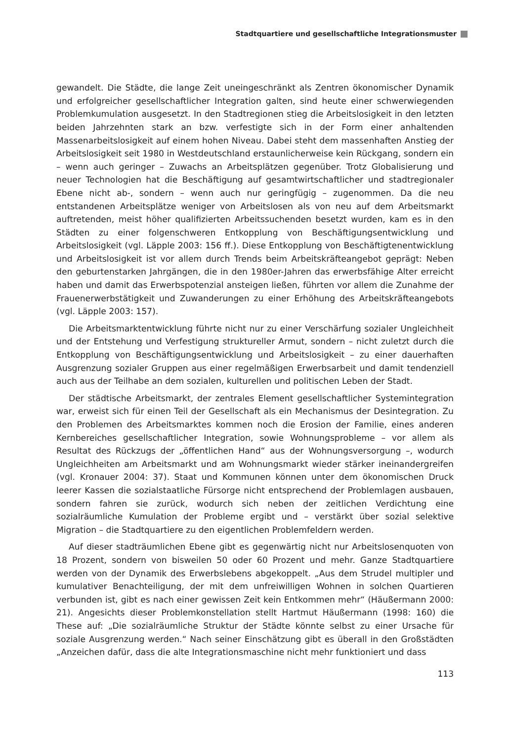Stadtquartiere und gesellschaftliche Integrationsmuster
gewandelt. Die Städte, die lange Zeit uneingeschränkt als Zentren ökonomischer Dynamik und erfolgreicher gesellschaftlicher Integration galten, sind heute einer schwerwiegenden Problemkumulation ausgesetzt. In den Stadtregionen stieg die Arbeitslosigkeit in den letzten beiden Jahrzehnten stark an bzw. verfestigte sich in der Form einer anhaltenden Massenarbeitslosigkeit auf einem hohen Niveau. Dabei steht dem massenhaften Anstieg der Arbeitslosigkeit seit 1980 in Westdeutschland erstaunlicherweise kein Rückgang, sondern ein – wenn auch geringer – Zuwachs an Arbeitsplätzen gegenüber. Trotz Globalisierung und neuer Technologien hat die Beschäftigung auf gesamtwirtschaftlicher und stadtregionaler Ebene nicht ab-, sondern – wenn auch nur geringfügig – zugenommen. Da die neu entstandenen Arbeitsplätze weniger von Arbeitslosen als von neu auf dem Arbeitsmarkt auftretenden, meist höher qualifizierten Arbeitssuchenden besetzt wurden, kam es in den Städten zu einer folgenschweren Entkopplung von Beschäftigungsentwicklung und Arbeitslosigkeit (vgl. Läpple 2003: 156 ff.). Diese Entkopplung von Beschäftigtenentwicklung und Arbeitslosigkeit ist vor allem durch Trends beim Arbeitskräfteangebot geprägt: Neben den geburtenstarken Jahrgängen, die in den 1980er-Jahren das erwerbsfähige Alter erreicht haben und damit das Erwerbspotenzial ansteigen ließen, führten vor allem die Zunahme der Frauenerwerbstätigkeit und Zuwanderungen zu einer Erhöhung des Arbeitskräfteangebots (vgl. Läpple 2003: 157).
Die Arbeitsmarktentwicklung führte nicht nur zu einer Verschärfung sozialer Ungleichheit und der Entstehung und Verfestigung struktureller Armut, sondern – nicht zuletzt durch die Entkopplung von Beschäftigungsentwicklung und Arbeitslosigkeit – zu einer dauerhaften Ausgrenzung sozialer Gruppen aus einer regelmäßigen Erwerbsarbeit und damit tendenziell auch aus der Teilhabe an dem sozialen, kulturellen und politischen Leben der Stadt.
Der städtische Arbeitsmarkt, der zentrales Element gesellschaftlicher Systemintegration war, erweist sich für einen Teil der Gesellschaft als ein Mechanismus der Desintegration. Zu den Problemen des Arbeitsmarktes kommen noch die Erosion der Familie, eines anderen Kernbereiches gesellschaftlicher Integration, sowie Wohnungsprobleme – vor allem als Resultat des Rückzugs der „öffentlichen Hand“ aus der Wohnungsversorgung –, wodurch Ungleichheiten am Arbeitsmarkt und am Wohnungsmarkt wieder stärker ineinandergreifen (vgl. Kronauer 2004: 37). Staat und Kommunen können unter dem ökonomischen Druck leerer Kassen die sozialstaatliche Fürsorge nicht entsprechend der Problemlagen ausbauen, sondern fahren sie zurück, wodurch sich neben der zeitlichen Verdichtung eine sozialräumliche Kumulation der Probleme ergibt und – verstärkt über sozial selektive Migration – die Stadtquartiere zu den eigentlichen Problemfeldern werden.
Auf dieser stadträumlichen Ebene gibt es gegenwärtig nicht nur Arbeitslosenquoten von 18 Prozent, sondern von bisweilen 50 oder 60 Prozent und mehr. Ganze Stadtquartiere werden von der Dynamik des Erwerbslebens abgekoppelt. „Aus dem Strudel multipler und kumulativer Benachteiligung, der mit dem unfreiwilligen Wohnen in solchen Quartieren verbunden ist, gibt es nach einer gewissen Zeit kein Entkommen mehr“ (Häußermann 2000: 21). Angesichts dieser Problemkonstellation stellt Hartmut Häußermann (1998: 160) die These auf: „Die sozialräumliche Struktur der Städte könnte selbst zu einer Ursache für soziale Ausgrenzung werden.“ Nach seiner Einschätzung gibt es überall in den Großstädten „Anzeichen dafür, dass die alte Integrationsmaschine nicht mehr funktioniert und dass
113